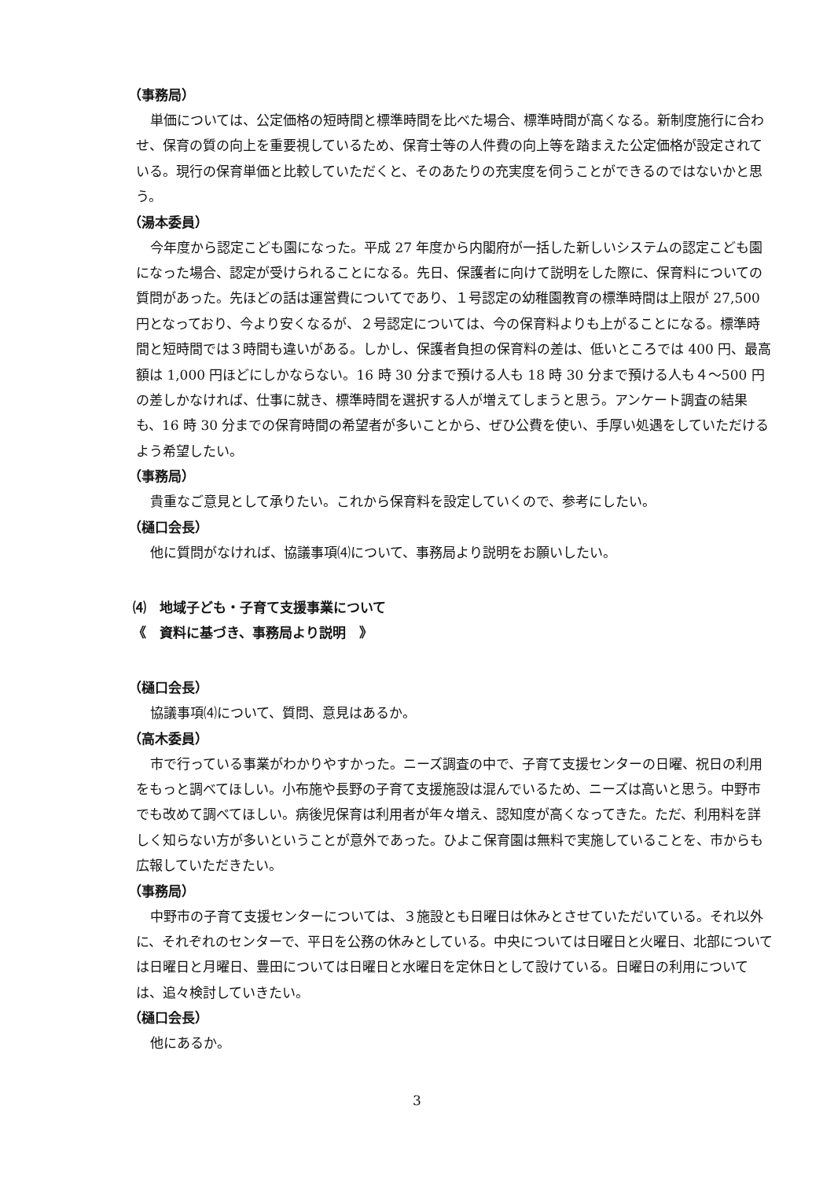（事務局）
単価については、公定価格の短時間と標準時間を比べた場合、標準時間が高くなる。新制度施行に合わせ、保育の質の向上を重要視しているため、保育士等の人件費の向上等を踏まえた公定価格が設定されている。現行の保育単価と比較していただくと、そのあたりの充実度を伺うことができるのではないかと思う。
（湯本委員）
今年度から認定こども園になった。平成 27 年度から内閣府が一括した新しいシステムの認定こども園になった場合、認定が受けられることになる。先日、保護者に向けて説明をした際に、保育料についての質問があった。先ほどの話は運営費についてであり、１号認定の幼稚園教育の標準時間は上限が 27,500 円となっており、今より安くなるが、２号認定については、今の保育料よりも上がることになる。標準時間と短時間では３時間も違いがある。しかし、保護者負担の保育料の差は、低いところでは 400 円、最高額は 1,000 円ほどにしかならない。16 時 30 分まで預ける人も 18 時 30 分まで預ける人も４～500 円の差しかなければ、仕事に就き、標準時間を選択する人が増えてしまうと思う。アンケート調査の結果も、16 時 30 分までの保育時間の希望者が多いことから、ぜひ公費を使い、手厚い処遇をしていただけるよう希望したい。
（事務局）
貴重なご意見として承りたい。これから保育料を設定していくので、参考にしたい。
（樋口会長）
他に質問がなければ、協議事項⑷について、事務局より説明をお願いしたい。
⑷　地域子ども・子育て支援事業について
《　資料に基づき、事務局より説明　》
（樋口会長）
協議事項⑷について、質問、意見はあるか。
（高木委員）
市で行っている事業がわかりやすかった。ニーズ調査の中で、子育て支援センターの日曜、祝日の利用をもっと調べてほしい。小布施や長野の子育て支援施設は混んでいるため、ニーズは高いと思う。中野市でも改めて調べてほしい。病後児保育は利用者が年々増え、認知度が高くなってきた。ただ、利用料を詳しく知らない方が多いということが意外であった。ひよこ保育園は無料で実施していることを、市からも広報していただきたい。
（事務局）
中野市の子育て支援センターについては、３施設とも日曜日は休みとさせていただいている。それ以外に、それぞれのセンターで、平日を公務の休みとしている。中央については日曜日と火曜日、北部については日曜日と月曜日、豊田については日曜日と水曜日を定休日として設けている。日曜日の利用については、追々検討していきたい。
（樋口会長）
他にあるか。
3